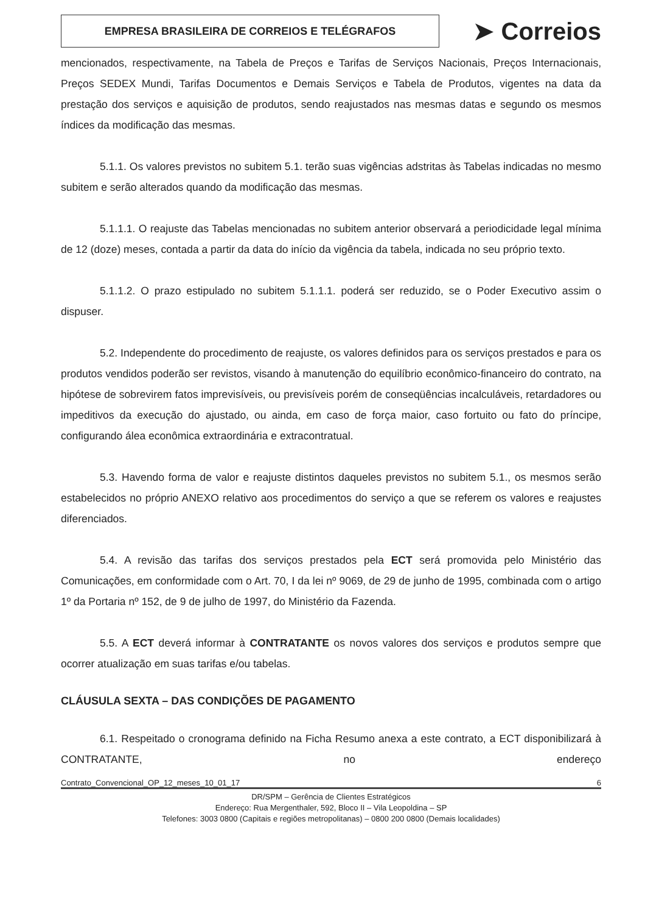EMPRESA BRASILEIRA DE CORREIOS E TELÉGRAFOS
➤ Correios
mencionados, respectivamente, na Tabela de Preços e Tarifas de Serviços Nacionais, Preços Internacionais, Preços SEDEX Mundi, Tarifas Documentos e Demais Serviços e Tabela de Produtos, vigentes na data da prestação dos serviços e aquisição de produtos, sendo reajustados nas mesmas datas e segundo os mesmos índices da modificação das mesmas.
5.1.1. Os valores previstos no subitem 5.1. terão suas vigências adstritas às Tabelas indicadas no mesmo subitem e serão alterados quando da modificação das mesmas.
5.1.1.1. O reajuste das Tabelas mencionadas no subitem anterior observará a periodicidade legal mínima de 12 (doze) meses, contada a partir da data do início da vigência da tabela, indicada no seu próprio texto.
5.1.1.2. O prazo estipulado no subitem 5.1.1.1. poderá ser reduzido, se o Poder Executivo assim o dispuser.
5.2. Independente do procedimento de reajuste, os valores definidos para os serviços prestados e para os produtos vendidos poderão ser revistos, visando à manutenção do equilíbrio econômico-financeiro do contrato, na hipótese de sobrevirem fatos imprevisíveis, ou previsíveis porém de conseqüências incalculáveis, retardadores ou impeditivos da execução do ajustado, ou ainda, em caso de força maior, caso fortuito ou fato do príncipe, configurando álea econômica extraordinária e extracontratual.
5.3. Havendo forma de valor e reajuste distintos daqueles previstos no subitem 5.1., os mesmos serão estabelecidos no próprio ANEXO relativo aos procedimentos do serviço a que se referem os valores e reajustes diferenciados.
5.4. A revisão das tarifas dos serviços prestados pela ECT será promovida pelo Ministério das Comunicações, em conformidade com o Art. 70, I da lei nº 9069, de 29 de junho de 1995, combinada com o artigo 1º da Portaria nº 152, de 9 de julho de 1997, do Ministério da Fazenda.
5.5. A ECT deverá informar à CONTRATANTE os novos valores dos serviços e produtos sempre que ocorrer atualização em suas tarifas e/ou tabelas.
CLÁUSULA SEXTA – DAS CONDIÇÕES DE PAGAMENTO
6.1. Respeitado o cronograma definido na Ficha Resumo anexa a este contrato, a ECT disponibilizará à CONTRATANTE, no endereço
Contrato_Convencional_OP_12_meses_10_01_17 6
DR/SPM – Gerência de Clientes Estratégicos
Endereço: Rua Mergenthaler, 592, Bloco II – Vila Leopoldina – SP
Telefones: 3003 0800 (Capitais e regiões metropolitanas) – 0800 200 0800 (Demais localidades)